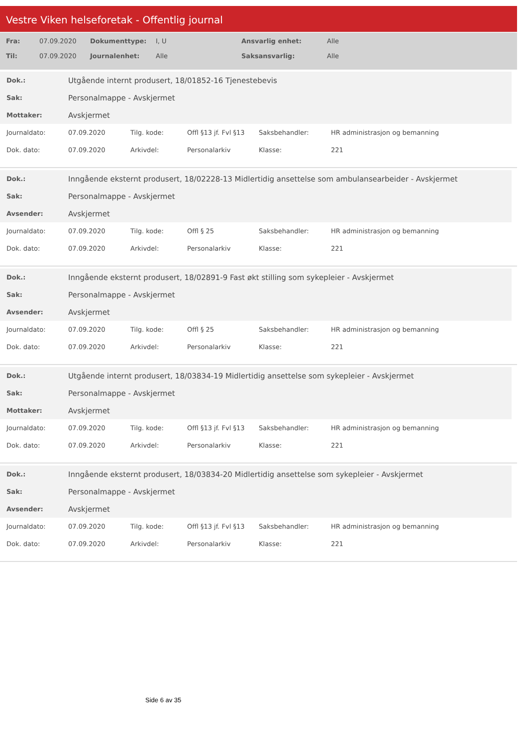Vestre Viken helseforetak - Offentlig journal
| Fra: | 07.09.2020 | Dokumenttype: | I, U | Ansvarlig enhet: | Alle |
| Til: | 07.09.2020 | Journalenhet: | Alle | Saksansvarlig: | Alle |
| Dok.: | Utgående internt produsert, 18/01852-16 Tjenestebevis |
| Sak: | Personalmappe - Avskjermet |
| Mottaker: | Avskjermet |
| Journaldato: | 07.09.2020 | Tilg. kode: | Offl §13 jf. Fvl §13 | Saksbehandler: | HR administrasjon og bemanning |
| Dok. dato: | 07.09.2020 | Arkivdel: | Personalarkiv | Klasse: | 221 |
| Dok.: | Inngående eksternt produsert, 18/02228-13 Midlertidig ansettelse som ambulansearbeider - Avskjermet |
| Sak: | Personalmappe - Avskjermet |
| Avsender: | Avskjermet |
| Journaldato: | 07.09.2020 | Tilg. kode: | Offl § 25 | Saksbehandler: | HR administrasjon og bemanning |
| Dok. dato: | 07.09.2020 | Arkivdel: | Personalarkiv | Klasse: | 221 |
| Dok.: | Inngående eksternt produsert, 18/02891-9 Fast økt stilling som sykepleier - Avskjermet |
| Sak: | Personalmappe - Avskjermet |
| Avsender: | Avskjermet |
| Journaldato: | 07.09.2020 | Tilg. kode: | Offl § 25 | Saksbehandler: | HR administrasjon og bemanning |
| Dok. dato: | 07.09.2020 | Arkivdel: | Personalarkiv | Klasse: | 221 |
| Dok.: | Utgående internt produsert, 18/03834-19 Midlertidig ansettelse som sykepleier - Avskjermet |
| Sak: | Personalmappe - Avskjermet |
| Mottaker: | Avskjermet |
| Journaldato: | 07.09.2020 | Tilg. kode: | Offl §13 jf. Fvl §13 | Saksbehandler: | HR administrasjon og bemanning |
| Dok. dato: | 07.09.2020 | Arkivdel: | Personalarkiv | Klasse: | 221 |
| Dok.: | Inngående eksternt produsert, 18/03834-20 Midlertidig ansettelse som sykepleier - Avskjermet |
| Sak: | Personalmappe - Avskjermet |
| Avsender: | Avskjermet |
| Journaldato: | 07.09.2020 | Tilg. kode: | Offl §13 jf. Fvl §13 | Saksbehandler: | HR administrasjon og bemanning |
| Dok. dato: | 07.09.2020 | Arkivdel: | Personalarkiv | Klasse: | 221 |
Side 6 av 35